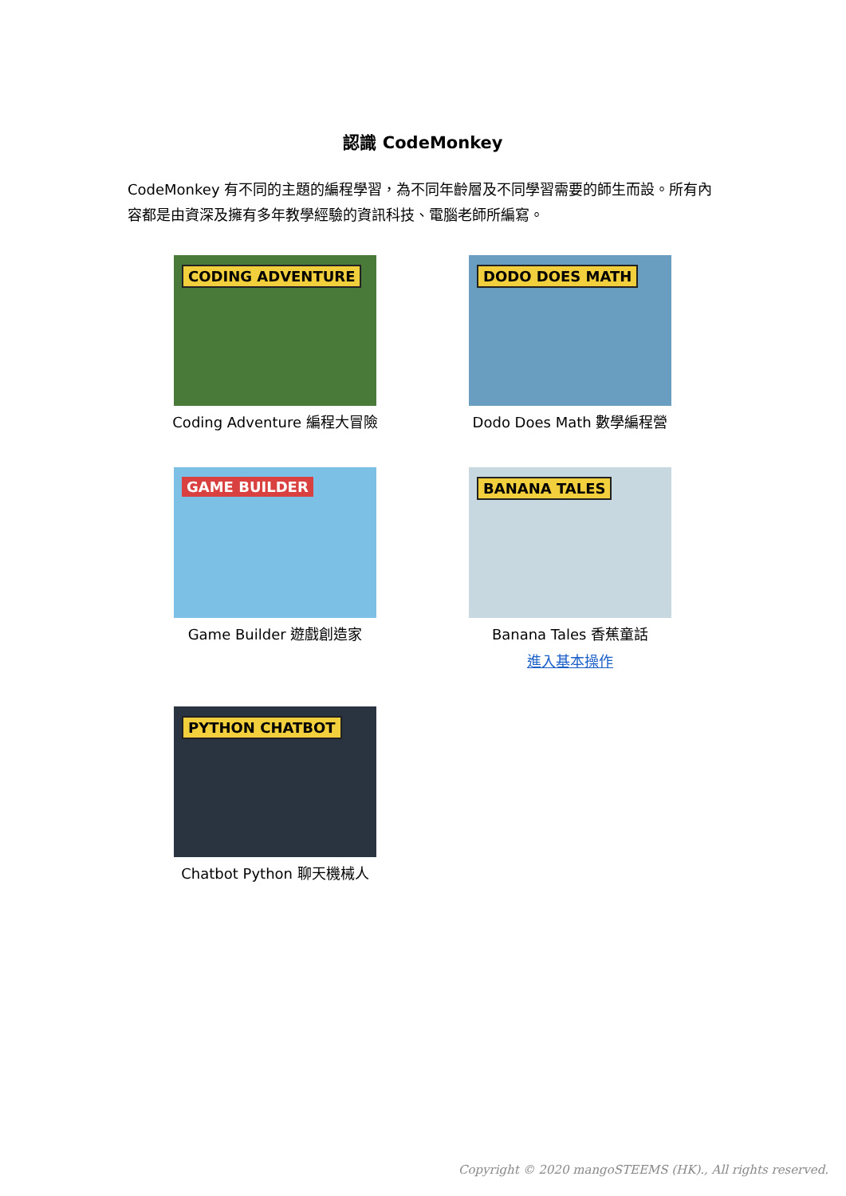認識 CodeMonkey
CodeMonkey 有不同的主題的編程學習，為不同年齡層及不同學習需要的師生而設。所有內容都是由資深及擁有多年教學經驗的資訊科技、電腦老師所編寫。
CODING ADVENTURE
Coding Adventure 編程大冒險
DODO DOES MATH
Dodo Does Math 數學編程營
GAME BUILDER
Game Builder 遊戲創造家
BANANA TALES
Banana Tales 香蕉童話
進入基本操作
PYTHON CHATBOT
Chatbot Python 聊天機械人
Copyright © 2020 mangoSTEEMS (HK)., All rights reserved.